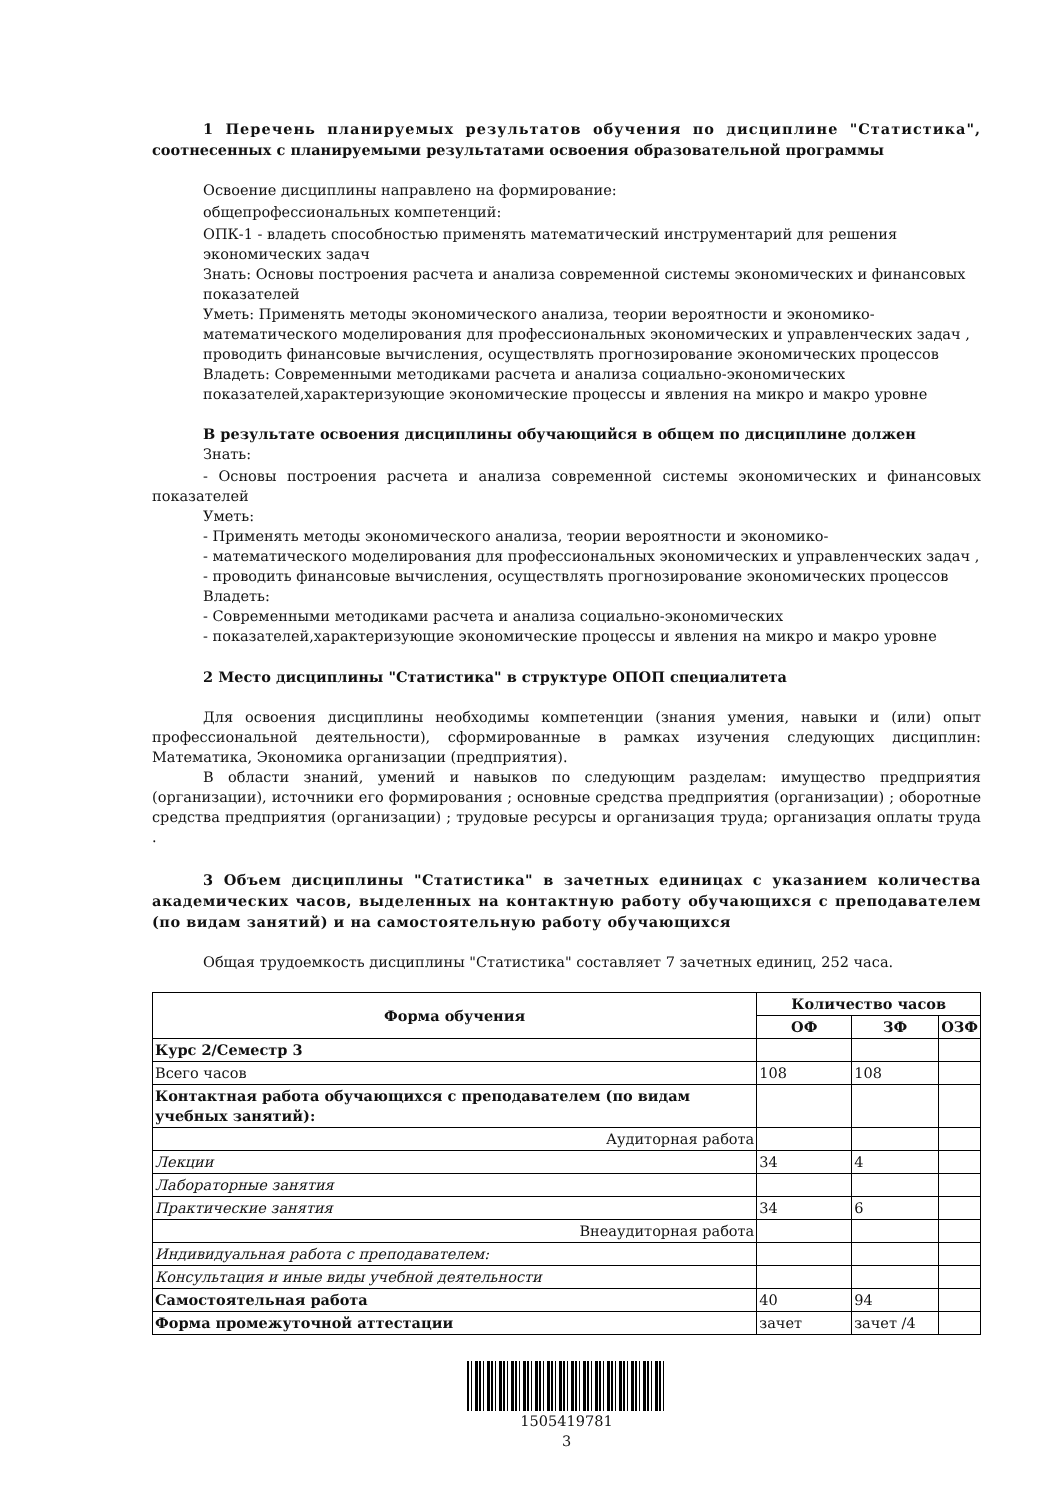1 Перечень планируемых результатов обучения по дисциплине "Статистика", соотнесенных с планируемыми результатами освоения образовательной программы
Освоение дисциплины направлено на формирование:
общепрофессиональных компетенций:
ОПК-1 - владеть способностью применять математический инструментарий для решения экономических задач
Знать: Основы построения расчета и анализа современной системы экономических и финансовых показателей
Уметь: Применять методы экономического анализа, теории вероятности и экономико-математического моделирования для профессиональных экономических и управленческих задач , проводить финансовые вычисления, осуществлять прогнозирование экономических процессов
Владеть: Современными методиками расчета и анализа социально-экономических показателей,характеризующие экономические процессы и явления на микро и макро уровне
В результате освоения дисциплины обучающийся в общем по дисциплине должен
Знать:
- Основы построения расчета и анализа современной системы экономических и финансовых показателей
Уметь:
- Применять методы экономического анализа, теории вероятности и экономико-
- математического моделирования для профессиональных экономических и управленческих задач ,
- проводить финансовые вычисления, осуществлять прогнозирование экономических процессов
Владеть:
- Современными методиками расчета и анализа социально-экономических
- показателей,характеризующие экономические процессы и явления на микро и макро уровне
2 Место дисциплины "Статистика" в структуре ОПОП специалитета
Для освоения дисциплины необходимы компетенции (знания умения, навыки и (или) опыт профессиональной деятельности), сформированные в рамках изучения следующих дисциплин: Математика, Экономика организации (предприятия).
В области знаний, умений и навыков по следующим разделам: имущество предприятия (организации), источники его формирования ; основные средства предприятия (организации) ; оборотные средства предприятия (организации) ; трудовые ресурсы и организация труда; организация оплаты труда .
3 Объем дисциплины "Статистика" в зачетных единицах с указанием количества академических часов, выделенных на контактную работу обучающихся с преподавателем (по видам занятий) и на самостоятельную работу обучающихся
Общая трудоемкость дисциплины "Статистика" составляет 7 зачетных единиц, 252 часа.
| Форма обучения | Количество часов | | |
| --- | --- | --- | --- |
| | ОФ | ЗФ | ОЗФ |
| Курс 2/Семестр 3 | | | |
| Всего часов | 108 | 108 | |
| Контактная работа обучающихся с преподавателем (по видам учебных занятий): | | | |
| Аудиторная работа | | | |
| Лекции | 34 | 4 | |
| Лабораторные занятия | | | |
| Практические занятия | 34 | 6 | |
| Внеаудиторная работа | | | |
| Индивидуальная работа с преподавателем: | | | |
| Консультация и иные виды учебной деятельности | | | |
| Самостоятельная работа | 40 | 94 | |
| Форма промежуточной аттестации | зачет | зачет /4 | |
1505419781
3